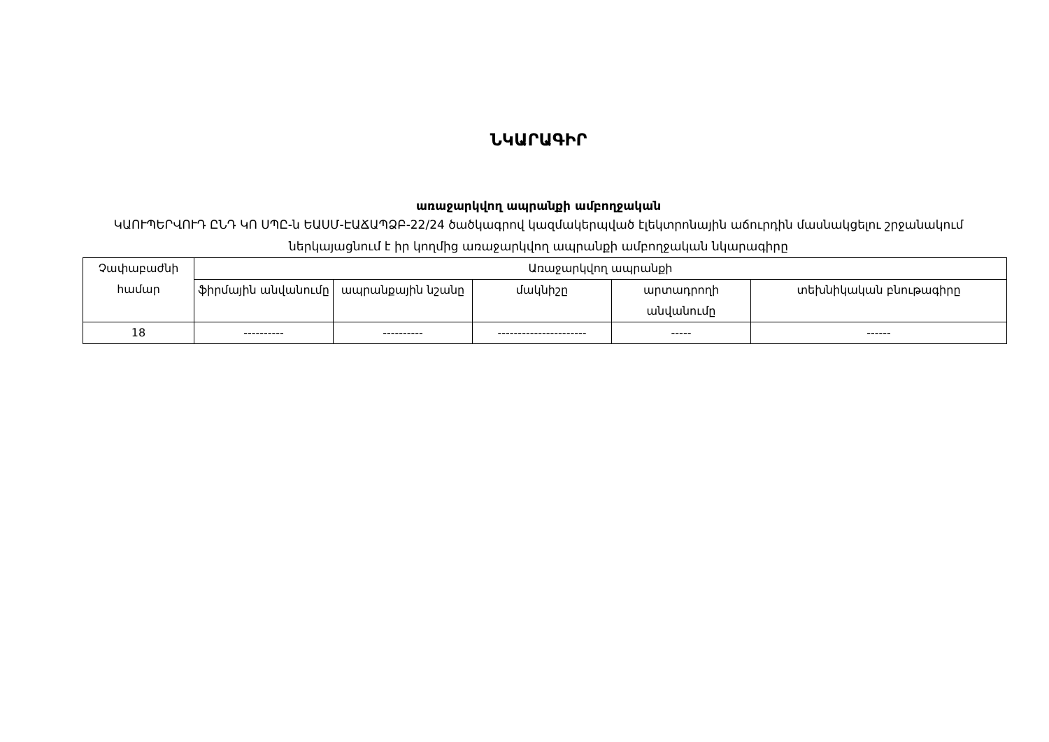ՆԿԱՐԱԳԻՐ
առաջարկվող ապրանքի ամբողջական
ԿԱՈՒՊԵՐՎՈՒԴ ԸՆԴ ԿՈ ՍՊԸ-ն ԵԱՍՄ-ԷԱՃԱՊՁԲ-22/24 ծածկագրով կազմակերպված էլեկտրոնային աճուրդին մասնակցելու շրջանակում ներկայացնում է իր կողմից առաջարկվող ապրանքի ամբողջական նկարագիրը
| Չափաբաժնի համար | Առաջարկվող ապրանքի | | | | |
| | ֆիրմային անվանումը | ապրանքային նշանը | մակնիշը | արտադրողի անվանումը | տեխնիկական բնութագիրը |
| 18 | ---------- | ---------- | ---------------------- | ----- | ------ |